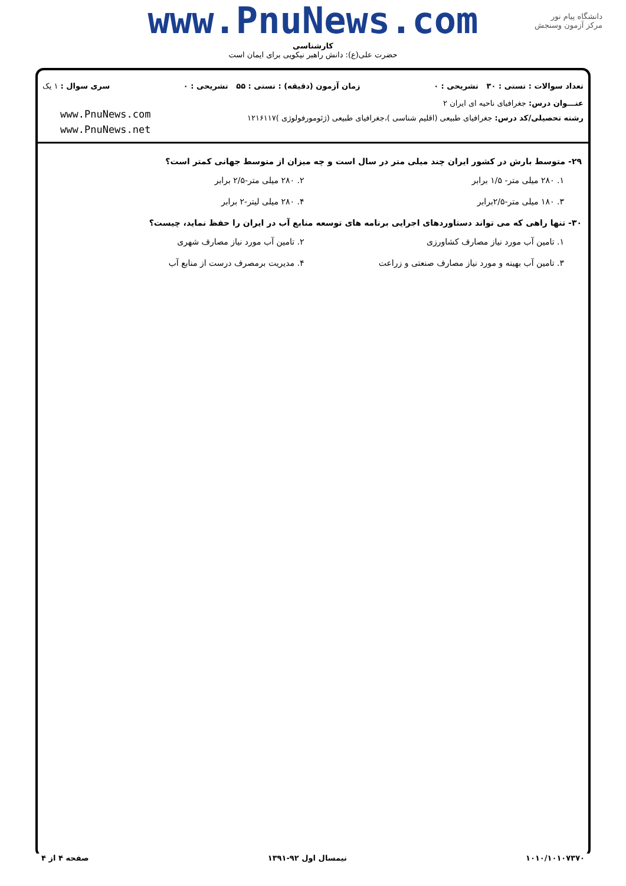www.PnuNews.com
کارشناسی
حضرت علی(ع): دانش راهبر نیکویی برای ایمان است
دانشگاه پیام نور
مرکز آزمون وسنجش
تعداد سوالات : تستی : ۳۰ تشریحی : ۰ زمان آزمون (دقیقه) : تستی : ۵۵ تشریحی : ۰ سری سوال : ۱ یک
عنـــوان درس: جغرافیای ناحیه ای ایران ۲
رشته تحصیلی/کد درس: جغرافیای طبیعی (اقلیم شناسی )،جغرافیای طبیعی (ژئومورفولوژی )۱۲۱۶۱۱۷
www.PnuNews.com
www.PnuNews.net
۲۹- متوسط بارش در کشور ایران چند میلی متر در سال است و چه میزان از متوسط جهانی کمتر است؟
۱. ۲۸۰ میلی متر- ۱/۵ برابر ۲. ۲۸۰ میلی متر-۲/۵ برابر ۳. ۱۸۰ میلی متر-۲/۵برابر ۴. ۲۸۰ میلی لیتر-۲ برابر
۳۰- تنها راهی که می تواند دستاوردهای اجرایی برنامه های توسعه منابع آب در ایران را حفظ نماید، چیست؟
۱. تامین آب مورد نیاز مصارف کشاورزی ۲. تامین آب مورد نیاز مصارف شهری ۳. تامین آب بهینه و مورد نیاز مصارف صنعتی و زراعت ۴. مدیریت برمصرف درست از منابع آب
۱۰۱۰/۱۰۱۰۷۳۷۰ نیمسال اول ۹۲-۱۳۹۱ صفحه ۴ از ۴